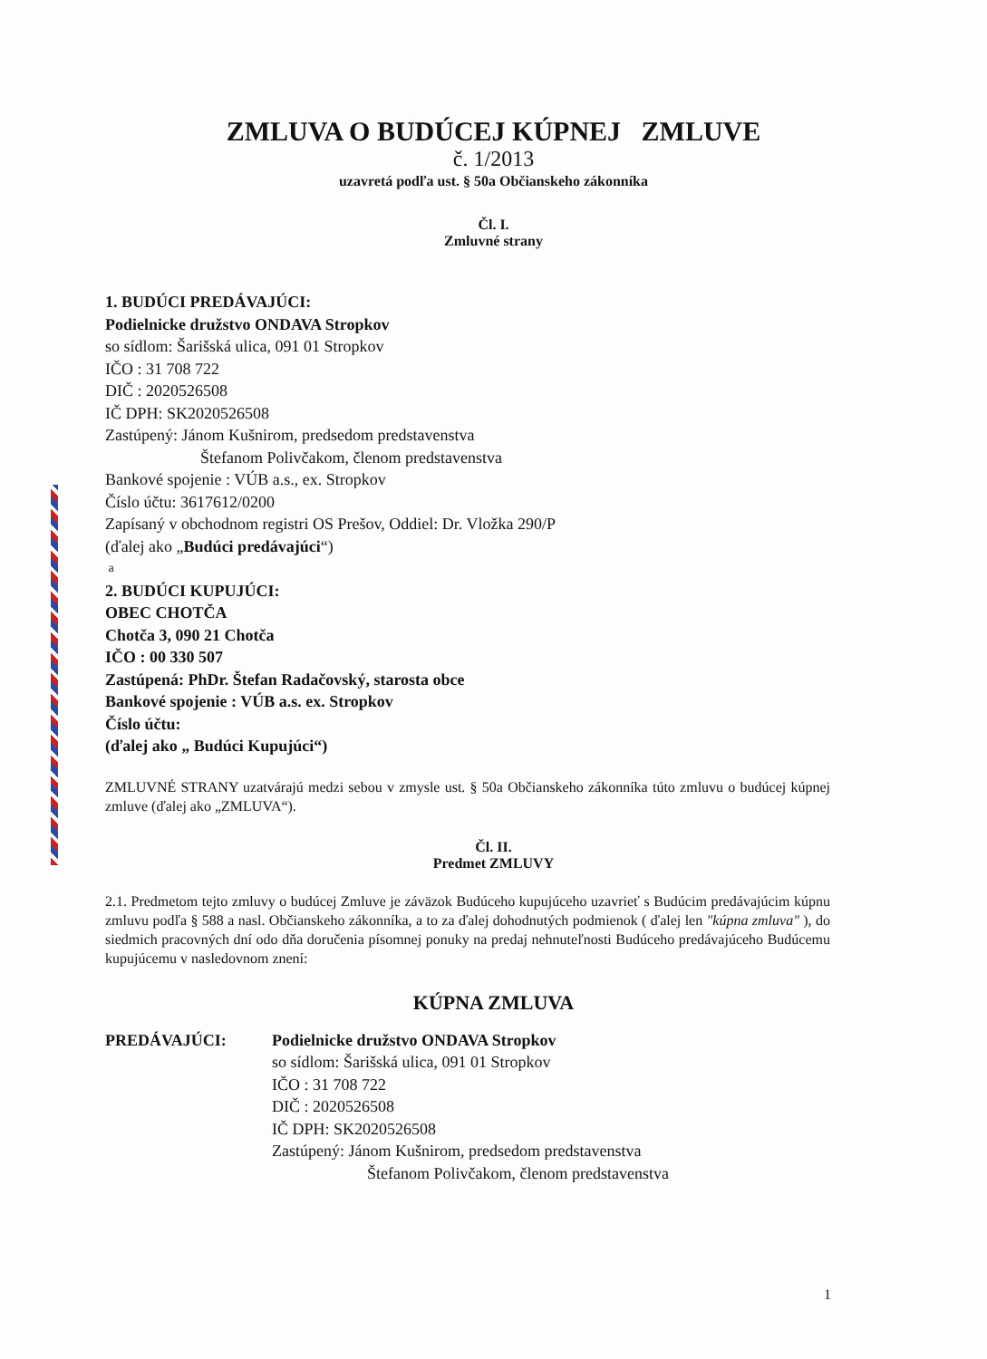ZMLUVA O BUDÚCEJ KÚPNEJ ZMLUVE
č. 1/2013
uzavretá podľa ust. § 50a Občianskeho zákonníka
Čl. I.
Zmluvné strany
1. BUDÚCI PREDÁVAJÚCI:
Podielnicke družstvo ONDAVA Stropkov
so sídlom: Šarišská ulica, 091 01 Stropkov
IČO : 31 708 722
DIČ : 2020526508
IČ DPH: SK2020526508
Zastúpený: Jánom Kušnirom, predsedom predstavenstva
Štefanom Polivčakom, členom predstavenstva
Bankové spojenie : VÚB a.s., ex. Stropkov
Číslo účtu: 3617612/0200
Zapísaný v obchodnom registri OS Prešov, Oddiel: Dr. Vložka 290/P
(ďalej ako „Budúci predávajúci“)
a
2. BUDÚCI KUPUJÚCI:
OBEC CHOTČA
Chotča 3, 090 21 Chotča
IČO : 00 330 507
Zastúpená: PhDr. Štefan Radačovský, starosta obce
Bankové spojenie : VÚB a.s. ex. Stropkov
Číslo účtu:
(ďalej ako „ Budúci Kupujúci“)
ZMLUVNÉ STRANY uzatvárajú medzi sebou v zmysle ust. § 50a Občianskeho zákonníka túto zmluvu o budúcej kúpnej zmluve (ďalej ako „ZMLUVA“).
Čl. II.
Predmet ZMLUVY
2.1. Predmetom tejto zmluvy o budúcej Zmluve je záväzok Budúceho kupujúceho uzavrieť s Budúcim predávajúcim kúpnu zmluvu podľa § 588 a nasl. Občianskeho zákonníka, a to za ďalej dohodnutých podmienok ( ďalej len "kúpna zmluva" ), do siedmich pracovných dní odo dňa doručenia písomnej ponuky na predaj nehnuteľnosti Budúceho predávajúceho Budúcemu kupujúcemu v nasledovnom znení:
KÚPNA ZMLUVA
PREDÁVAJÚCI: Podielnicke družstvo ONDAVA Stropkov
so sídlom: Šarišská ulica, 091 01 Stropkov
IČO : 31 708 722
DIČ : 2020526508
IČ DPH: SK2020526508
Zastúpený: Jánom Kušnirom, predsedom predstavenstva
Štefanom Polivčakom, členom predstavenstva
1